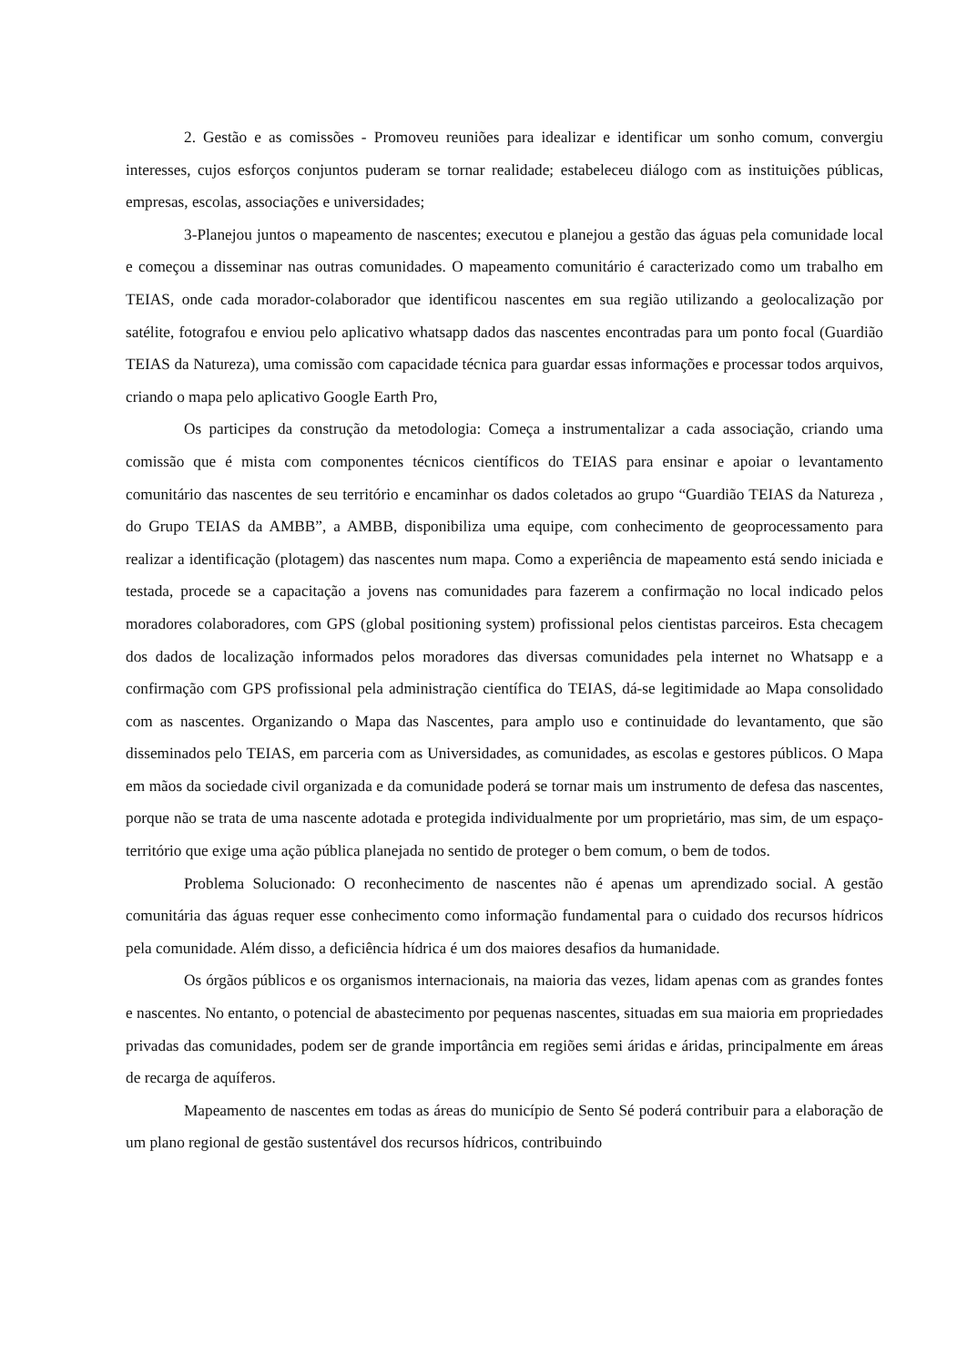2. Gestão e as comissões - Promoveu reuniões para idealizar e identificar um sonho comum, convergiu interesses, cujos esforços conjuntos puderam se tornar realidade; estabeleceu diálogo com as instituições públicas, empresas, escolas, associações e universidades;
3-Planejou juntos o mapeamento de nascentes; executou e planejou a gestão das águas pela comunidade local e começou a disseminar nas outras comunidades. O mapeamento comunitário é caracterizado como um trabalho em TEIAS, onde cada morador-colaborador que identificou nascentes em sua região utilizando a geolocalização por satélite, fotografou e enviou pelo aplicativo whatsapp dados das nascentes encontradas para um ponto focal (Guardião TEIAS da Natureza), uma comissão com capacidade técnica para guardar essas informações e processar todos arquivos, criando o mapa pelo aplicativo Google Earth Pro,
Os participes da construção da metodologia: Começa a instrumentalizar a cada associação, criando uma comissão que é mista com componentes técnicos científicos do TEIAS para ensinar e apoiar o levantamento comunitário das nascentes de seu território e encaminhar os dados coletados ao grupo “Guardião TEIAS da Natureza , do Grupo TEIAS da AMBB”, a AMBB, disponibiliza uma equipe, com conhecimento de geoprocessamento para realizar a identificação (plotagem) das nascentes num mapa. Como a experiência de mapeamento está sendo iniciada e testada, procede se a capacitação a jovens nas comunidades para fazerem a confirmação no local indicado pelos moradores colaboradores, com GPS (global positioning system) profissional pelos cientistas parceiros. Esta checagem dos dados de localização informados pelos moradores das diversas comunidades pela internet no Whatsapp e a confirmação com GPS profissional pela administração científica do TEIAS, dá-se legitimidade ao Mapa consolidado com as nascentes. Organizando o Mapa das Nascentes, para amplo uso e continuidade do levantamento, que são disseminados pelo TEIAS, em parceria com as Universidades, as comunidades, as escolas e gestores públicos. O Mapa em mãos da sociedade civil organizada e da comunidade poderá se tornar mais um instrumento de defesa das nascentes, porque não se trata de uma nascente adotada e protegida individualmente por um proprietário, mas sim, de um espaço-território que exige uma ação pública planejada no sentido de proteger o bem comum, o bem de todos.
Problema Solucionado: O reconhecimento de nascentes não é apenas um aprendizado social. A gestão comunitária das águas requer esse conhecimento como informação fundamental para o cuidado dos recursos hídricos pela comunidade. Além disso, a deficiência hídrica é um dos maiores desafios da humanidade.
Os órgãos públicos e os organismos internacionais, na maioria das vezes, lidam apenas com as grandes fontes e nascentes. No entanto, o potencial de abastecimento por pequenas nascentes, situadas em sua maioria em propriedades privadas das comunidades, podem ser de grande importância em regiões semi áridas e áridas, principalmente em áreas de recarga de aquíferos.
Mapeamento de nascentes em todas as áreas do município de Sento Sé poderá contribuir para a elaboração de um plano regional de gestão sustentável dos recursos hídricos, contribuindo